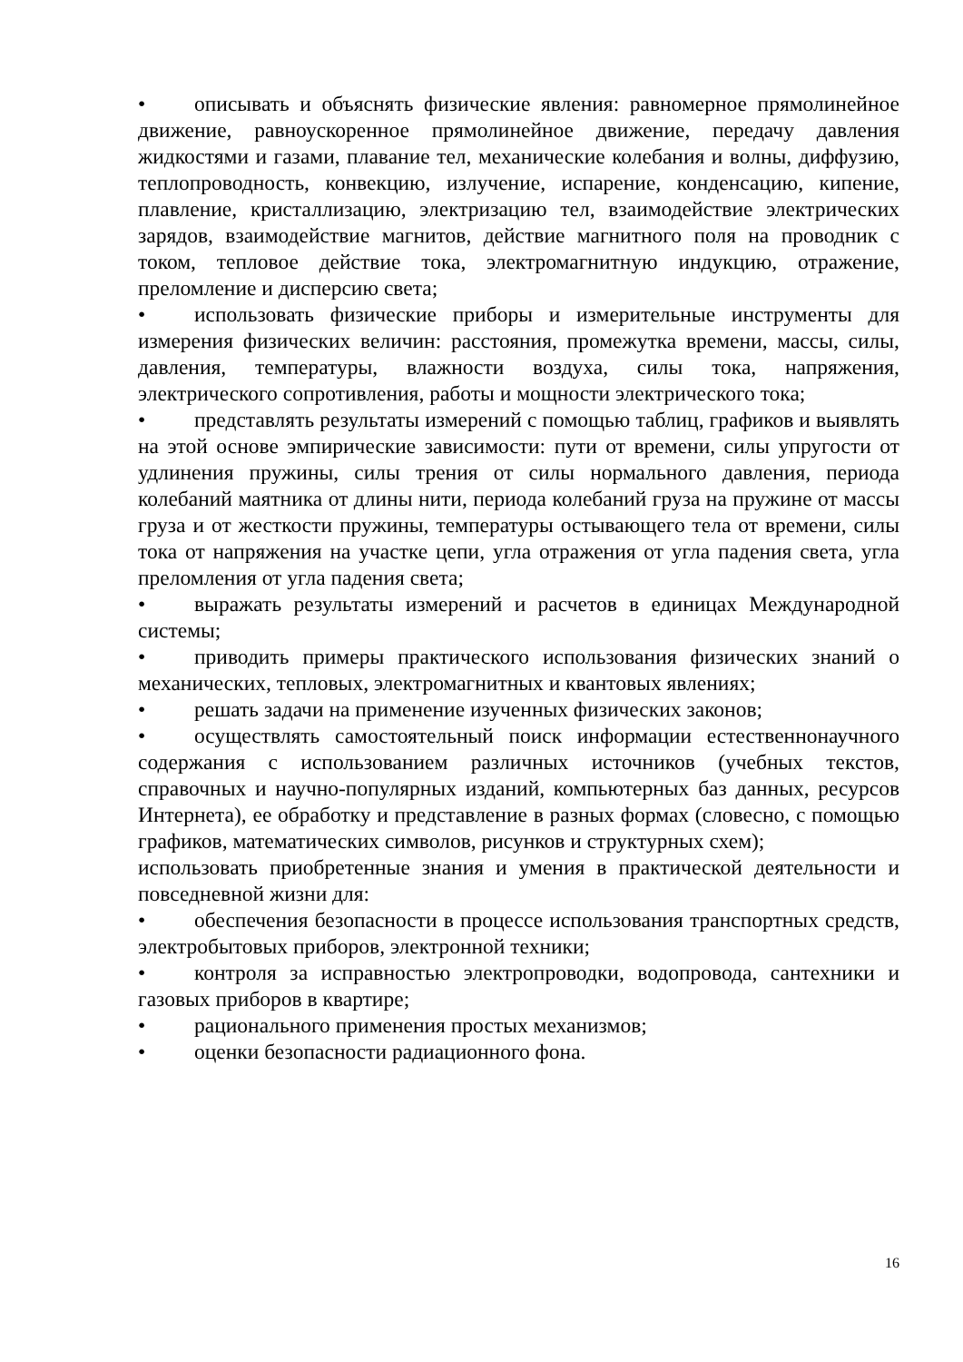• описывать и объяснять физические явления: равномерное прямолинейное движение, равноускоренное прямолинейное движение, передачу давления жидкостями и газами, плавание тел, механические колебания и волны, диффузию, теплопроводность, конвекцию, излучение, испарение, конденсацию, кипение, плавление, кристаллизацию, электризацию тел, взаимодействие электрических зарядов, взаимодействие магнитов, действие магнитного поля на проводник с током, тепловое действие тока, электромагнитную индукцию, отражение, преломление и дисперсию света;
• использовать физические приборы и измерительные инструменты для измерения физических величин: расстояния, промежутка времени, массы, силы, давления, температуры, влажности воздуха, силы тока, напряжения, электрического сопротивления, работы и мощности электрического тока;
• представлять результаты измерений с помощью таблиц, графиков и выявлять на этой основе эмпирические зависимости: пути от времени, силы упругости от удлинения пружины, силы трения от силы нормального давления, периода колебаний маятника от длины нити, периода колебаний груза на пружине от массы груза и от жесткости пружины, температуры остывающего тела от времени, силы тока от напряжения на участке цепи, угла отражения от угла падения света, угла преломления от угла падения света;
• выражать результаты измерений и расчетов в единицах Международной системы;
• приводить примеры практического использования физических знаний о механических, тепловых, электромагнитных и квантовых явлениях;
• решать задачи на применение изученных физических законов;
• осуществлять самостоятельный поиск информации естественнонаучного содержания с использованием различных источников (учебных текстов, справочных и научно-популярных изданий, компьютерных баз данных, ресурсов Интернета), ее обработку и представление в разных формах (словесно, с помощью графиков, математических символов, рисунков и структурных схем);
использовать приобретенные знания и умения в практической деятельности и повседневной жизни для:
• обеспечения безопасности в процессе использования транспортных средств, электробытовых приборов, электронной техники;
• контроля за исправностью электропроводки, водопровода, сантехники и газовых приборов в квартире;
• рационального применения простых механизмов;
• оценки безопасности радиационного фона.
16